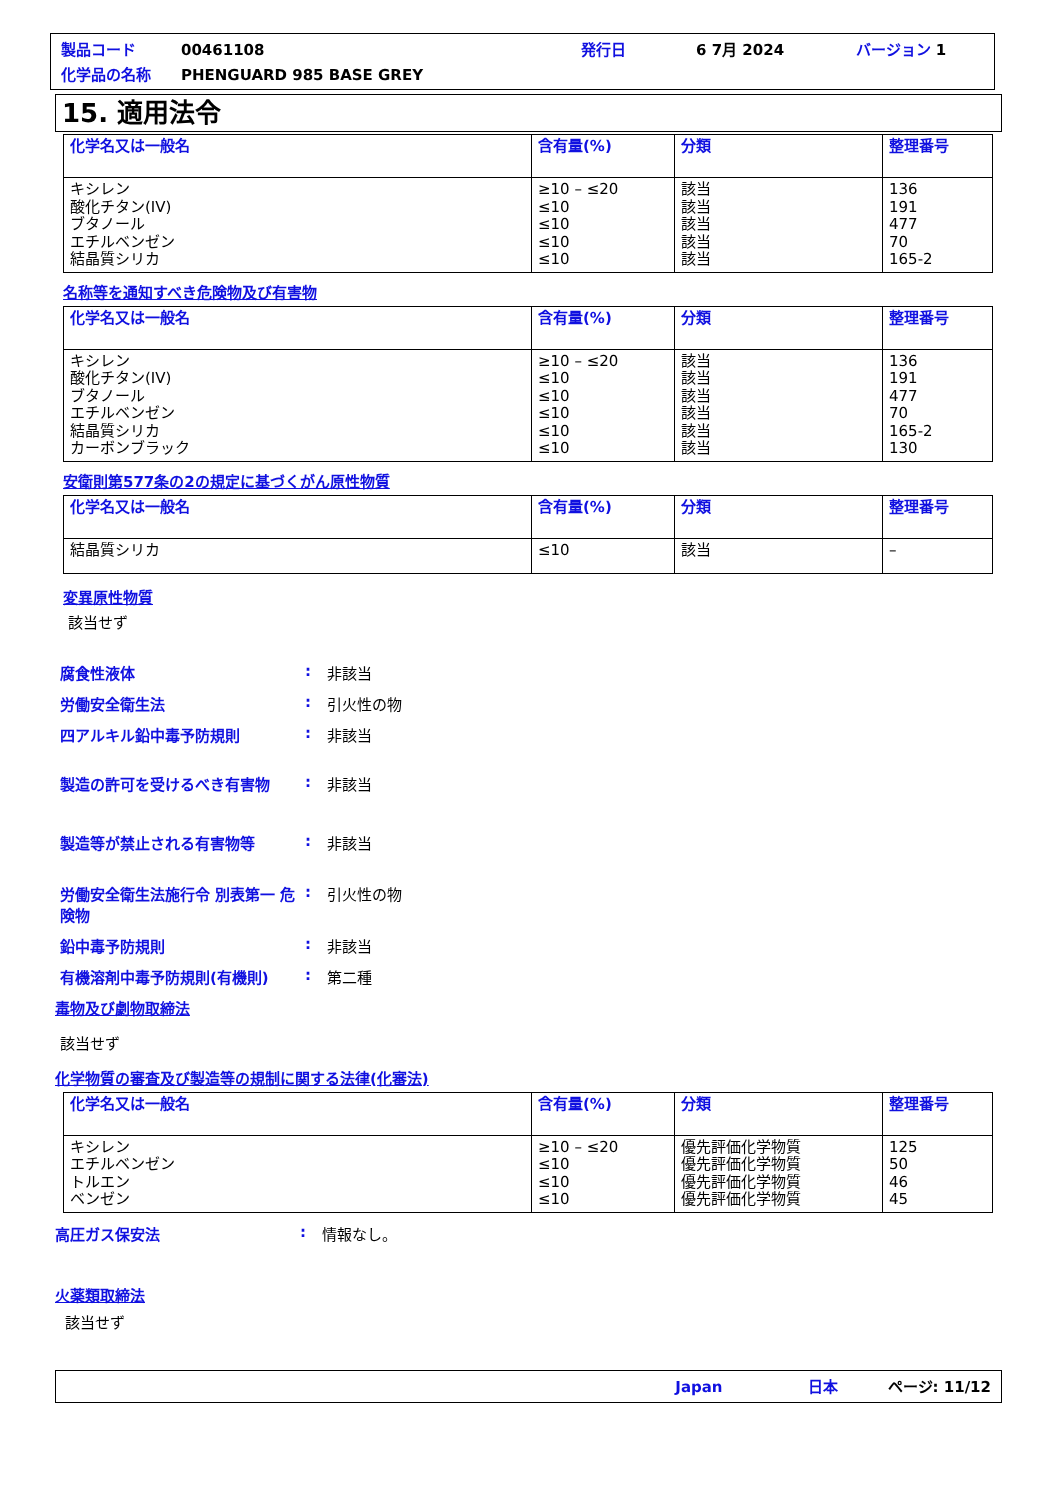製品コード 00461108 発行日 6 7月 2024 バージョン 1
化学品の名称 PHENGUARD 985 BASE GREY
15. 適用法令
| 化学名又は一般名 | 含有量(%) | 分類 | 整理番号 |
| --- | --- | --- | --- |
| キシレン 酸化チタン(IV) ブタノール エチルベンゼン 結晶質シリカ | ≥10 – ≤20 ≤10 ≤10 ≤10 ≤10 | 該当 該当 該当 該当 該当 | 136 191 477 70 165-2 |
名称等を通知すべき危険物及び有害物
| 化学名又は一般名 | 含有量(%) | 分類 | 整理番号 |
| --- | --- | --- | --- |
| キシレン 酸化チタン(IV) ブタノール エチルベンゼン 結晶質シリカ カーボンブラック | ≥10 – ≤20 ≤10 ≤10 ≤10 ≤10 ≤10 | 該当 該当 該当 該当 該当 該当 | 136 191 477 70 165-2 130 |
安衛則第577条の2の規定に基づくがん原性物質
| 化学名又は一般名 | 含有量(%) | 分類 | 整理番号 |
| --- | --- | --- | --- |
| 結晶質シリカ | ≤10 | 該当 | – |
変異原性物質
該当せず
腐食性液体: 非該当
労働安全衛生法: 引火性の物
四アルキル鉛中毒予防規則: 非該当
製造の許可を受けるべき有害物: 非該当
製造等が禁止される有害物等: 非該当
労働安全衛生法施行令 別表第一 危険物: 引火性の物
鉛中毒予防規則: 非該当
有機溶剤中毒予防規則(有機則): 第二種
毒物及び劇物取締法
該当せず
化学物質の審査及び製造等の規制に関する法律(化審法)
| 化学名又は一般名 | 含有量(%) | 分類 | 整理番号 |
| --- | --- | --- | --- |
| キシレン エチルベンゼン トルエン ベンゼン | ≥10 – ≤20 ≤10 ≤10 ≤10 | 優先評価化学物質 優先評価化学物質 優先評価化学物質 優先評価化学物質 | 125 50 46 45 |
高圧ガス保安法: 情報なし。
火薬類取締法
該当せず
Japan 日本 ページ: 11/12